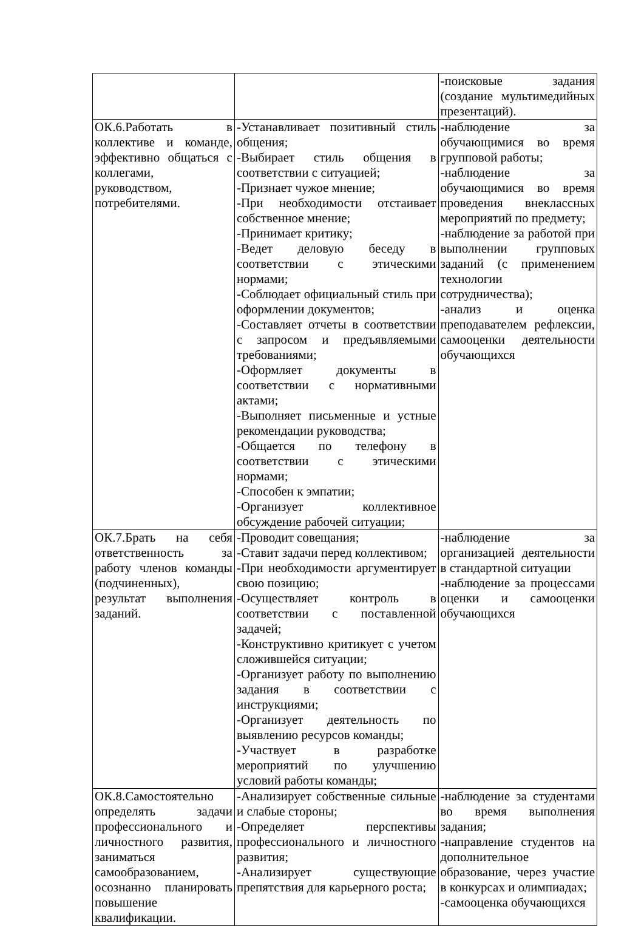| | | -поисковые задания (создание мультимедийных презентаций). |
| ОК.6.Работать в коллективе и команде, эффективно общаться с коллегами, руководством, потребителями. | -Устанавливает позитивный стиль общения; -Выбирает стиль общения в соответствии с ситуацией; -Признает чужое мнение; -При необходимости отстаивает собственное мнение; -Принимает критику; -Ведет деловую беседу в соответствии с этическими нормами; -Соблюдает официальный стиль при оформлении документов; -Составляет отчеты в соответствии с запросом и предъявляемыми требованиями; -Оформляет документы в соответствии с нормативными актами; -Выполняет письменные и устные рекомендации руководства; -Общается по телефону в соответствии с этическими нормами; -Способен к эмпатии; -Организует коллективное обсуждение рабочей ситуации; | -наблюдение за обучающимися во время групповой работы; -наблюдение за обучающимися во время проведения внеклассных мероприятий по предмету; -наблюдение за работой при выполнении групповых заданий (с применением технологии сотрудничества); -анализ и оценка преподавателем рефлексии, самооценки деятельности обучающихся |
| ОК.7.Брать на себя ответственность за работу членов команды (подчиненных), результат выполнения заданий. | -Проводит совещания; -Ставит задачи перед коллективом; -При необходимости аргументирует свою позицию; -Осуществляет контроль в соответствии с поставленной задачей; -Конструктивно критикует с учетом сложившейся ситуации; -Организует работу по выполнению задания в соответствии с инструкциями; -Организует деятельность по выявлению ресурсов команды; -Участвует в разработке мероприятий по улучшению условий работы команды; | -наблюдение за организацией деятельности в стандартной ситуации -наблюдение за процессами оценки и самооценки обучающихся |
| ОК.8.Самостоятельно определять задачи профессионального и личностного развития, заниматься самообразованием, осознанно планировать повышение квалификации. | -Анализирует собственные сильные и слабые стороны; -Определяет перспективы профессионального и личностного развития; -Анализирует существующие препятствия для карьерного роста; | -наблюдение за студентами во время выполнения задания; -направление студентов на дополнительное образование, через участие в конкурсах и олимпиадах; -самооценка обучающихся |